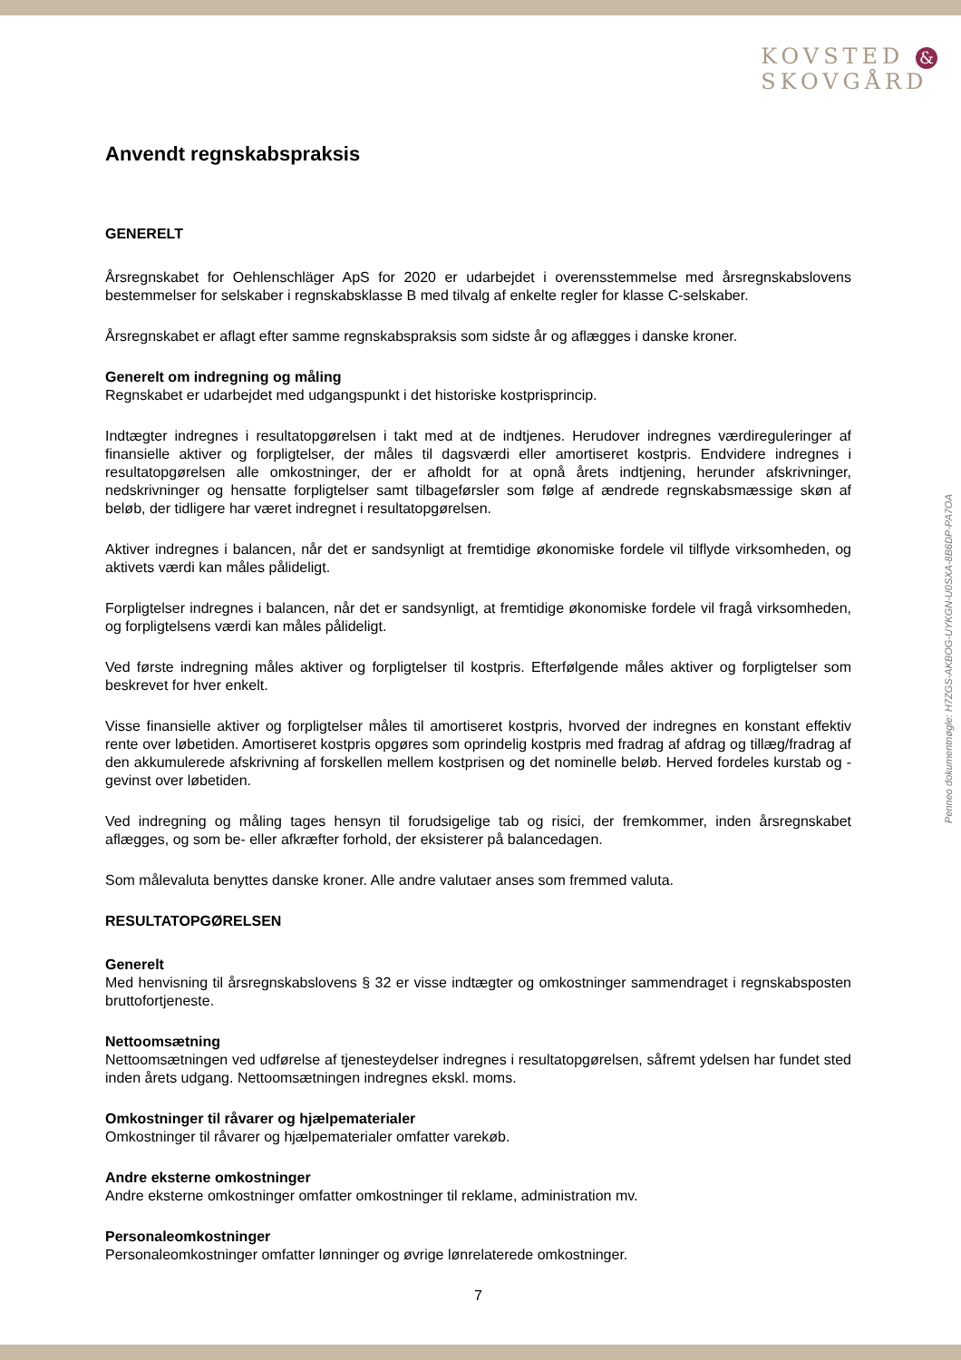KOVSTED &
SKOVGÅRD
Penneo dokumentnøgle: H7ZGS-AKBOG-UYKGN-U0SXA-8B6DP-PA7OA
Anvendt regnskabspraksis
GENERELT
Årsregnskabet for Oehlenschläger ApS for 2020 er udarbejdet i overensstemmelse med årsregnskabslovens bestemmelser for selskaber i regnskabsklasse B med tilvalg af enkelte regler for klasse C-selskaber.
Årsregnskabet er aflagt efter samme regnskabspraksis som sidste år og aflægges i danske kroner.
Generelt om indregning og måling
Regnskabet er udarbejdet med udgangspunkt i det historiske kostprisprincip.
Indtægter indregnes i resultatopgørelsen i takt med at de indtjenes. Herudover indregnes værdireguleringer af finansielle aktiver og forpligtelser, der måles til dagsværdi eller amortiseret kostpris. Endvidere indregnes i resultatopgørelsen alle omkostninger, der er afholdt for at opnå årets indtjening, herunder afskrivninger, nedskrivninger og hensatte forpligtelser samt tilbageførsler som følge af ændrede regnskabsmæssige skøn af beløb, der tidligere har været indregnet i resultatopgørelsen.
Aktiver indregnes i balancen, når det er sandsynligt at fremtidige økonomiske fordele vil tilflyde virksomheden, og aktivets værdi kan måles pålideligt.
Forpligtelser indregnes i balancen, når det er sandsynligt, at fremtidige økonomiske fordele vil fragå virksomheden, og forpligtelsens værdi kan måles pålideligt.
Ved første indregning måles aktiver og forpligtelser til kostpris. Efterfølgende måles aktiver og forpligtelser som beskrevet for hver enkelt.
Visse finansielle aktiver og forpligtelser måles til amortiseret kostpris, hvorved der indregnes en konstant effektiv rente over løbetiden. Amortiseret kostpris opgøres som oprindelig kostpris med fradrag af afdrag og tillæg/fradrag af den akkumulerede afskrivning af forskellen mellem kostprisen og det nominelle beløb. Herved fordeles kurstab og -gevinst over løbetiden.
Ved indregning og måling tages hensyn til forudsigelige tab og risici, der fremkommer, inden årsregnskabet aflægges, og som be- eller afkræfter forhold, der eksisterer på balancedagen.
Som målevaluta benyttes danske kroner. Alle andre valutaer anses som fremmed valuta.
RESULTATOPGØRELSEN
Generelt
Med henvisning til årsregnskabslovens § 32 er visse indtægter og omkostninger sammendraget i regnskabsposten bruttofortjeneste.
Nettoomsætning
Nettoomsætningen ved udførelse af tjenesteydelser indregnes i resultatopgørelsen, såfremt ydelsen har fundet sted inden årets udgang. Nettoomsætningen indregnes ekskl. moms.
Omkostninger til råvarer og hjælpematerialer
Omkostninger til råvarer og hjælpematerialer omfatter varekøb.
Andre eksterne omkostninger
Andre eksterne omkostninger omfatter omkostninger til reklame, administration mv.
Personaleomkostninger
Personaleomkostninger omfatter lønninger og øvrige lønrelaterede omkostninger.
7